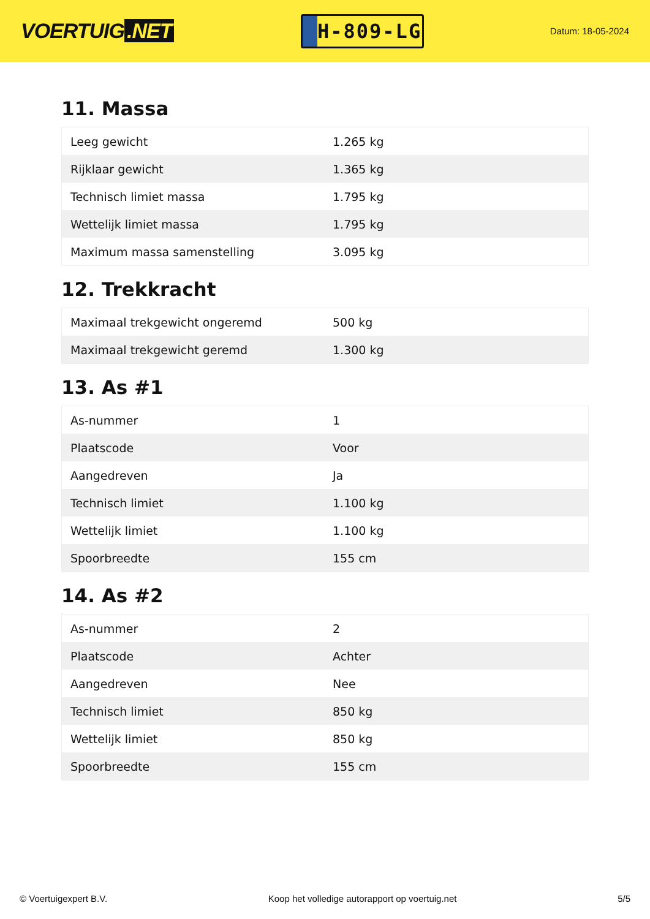VOERTUIG.NET
H-809-LG
Datum: 18-05-2024
11. Massa
| Leeg gewicht | 1.265 kg |
| Rijklaar gewicht | 1.365 kg |
| Technisch limiet massa | 1.795 kg |
| Wettelijk limiet massa | 1.795 kg |
| Maximum massa samenstelling | 3.095 kg |
12. Trekkracht
| Maximaal trekgewicht ongeremd | 500 kg |
| Maximaal trekgewicht geremd | 1.300 kg |
13. As #1
| As-nummer | 1 |
| Plaatscode | Voor |
| Aangedreven | Ja |
| Technisch limiet | 1.100 kg |
| Wettelijk limiet | 1.100 kg |
| Spoorbreedte | 155 cm |
14. As #2
| As-nummer | 2 |
| Plaatscode | Achter |
| Aangedreven | Nee |
| Technisch limiet | 850 kg |
| Wettelijk limiet | 850 kg |
| Spoorbreedte | 155 cm |
© Voertuigexpert B.V. Koop het volledige autorapport op voertuig.net 5/5